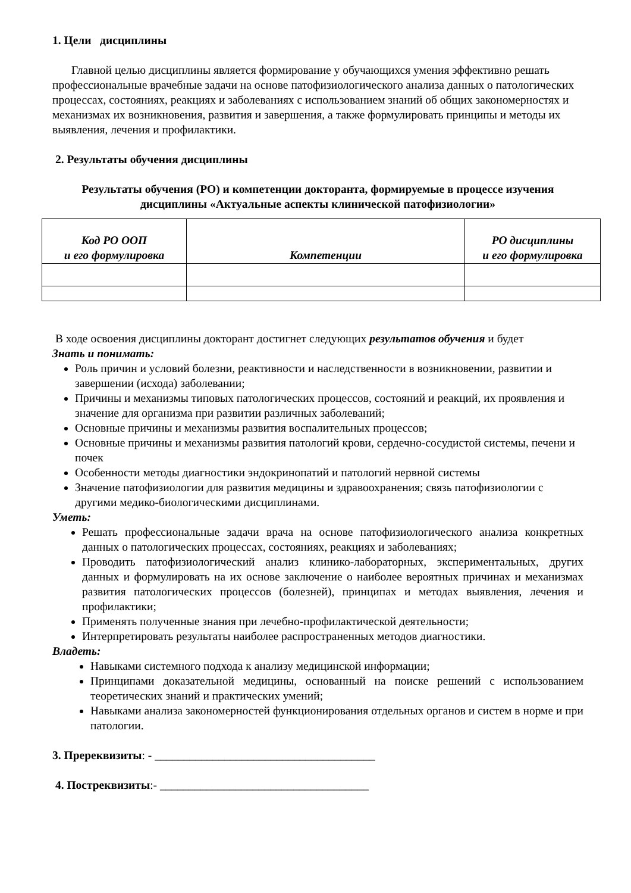1. Цели дисциплины
Главной целью дисциплины является формирование у обучающихся умения эффективно решать профессиональные врачебные задачи на основе патофизиологического анализа данных о патологических процессах, состояниях, реакциях и заболеваниях с использованием знаний об общих закономерностях и механизмах их возникновения, развития и завершения, а также формулировать принципы и методы их выявления, лечения и профилактики.
2. Результаты обучения дисциплины
Результаты обучения (РО) и компетенции докторанта, формируемые в процессе изучения дисциплины «Актуальные аспекты клинической патофизиологии»
| Код РО ООП и его формулировка | Компетенции | РО дисциплины и его формулировка |
| --- | --- | --- |
В ходе освоения дисциплины докторант достигнет следующих результатов обучения и будет
Знать и понимать:
Роль причин и условий болезни, реактивности и наследственности в возникновении, развитии и завершении (исхода) заболевании;
Причины и механизмы типовых патологических процессов, состояний и реакций, их проявления и значение для организма при развитии различных заболеваний;
Основные причины и механизмы развития воспалительных процессов;
Основные причины и механизмы развития патологий крови, сердечно-сосудистой системы, печени и почек
Особенности методы диагностики эндокринопатий и патологий нервной системы
Значение патофизиологии для развития медицины и здравоохранения; связь патофизиологии с другими медико-биологическими дисциплинами.
Уметь:
Решать профессиональные задачи врача на основе патофизиологического анализа конкретных данных о патологических процессах, состояниях, реакциях и заболеваниях;
Проводить патофизиологический анализ клинико-лабораторных, экспериментальных, других данных и формулировать на их основе заключение о наиболее вероятных причинах и механизмах развития патологических процессов (болезней), принципах и методах выявления, лечения и профилактики;
Применять полученные знания при лечебно-профилактической деятельности;
Интерпретировать результаты наиболее распространенных методов диагностики.
Владеть:
Навыками системного подхода к анализу медицинской информации;
Принципами доказательной медицины, основанный на поиске решений с использованием теоретических знаний и практических умений;
Навыками анализа закономерностей функционирования отдельных органов и систем в норме и при патологии.
3. Пререквизиты: - ______________________________________
4. Постреквизиты:- ____________________________________